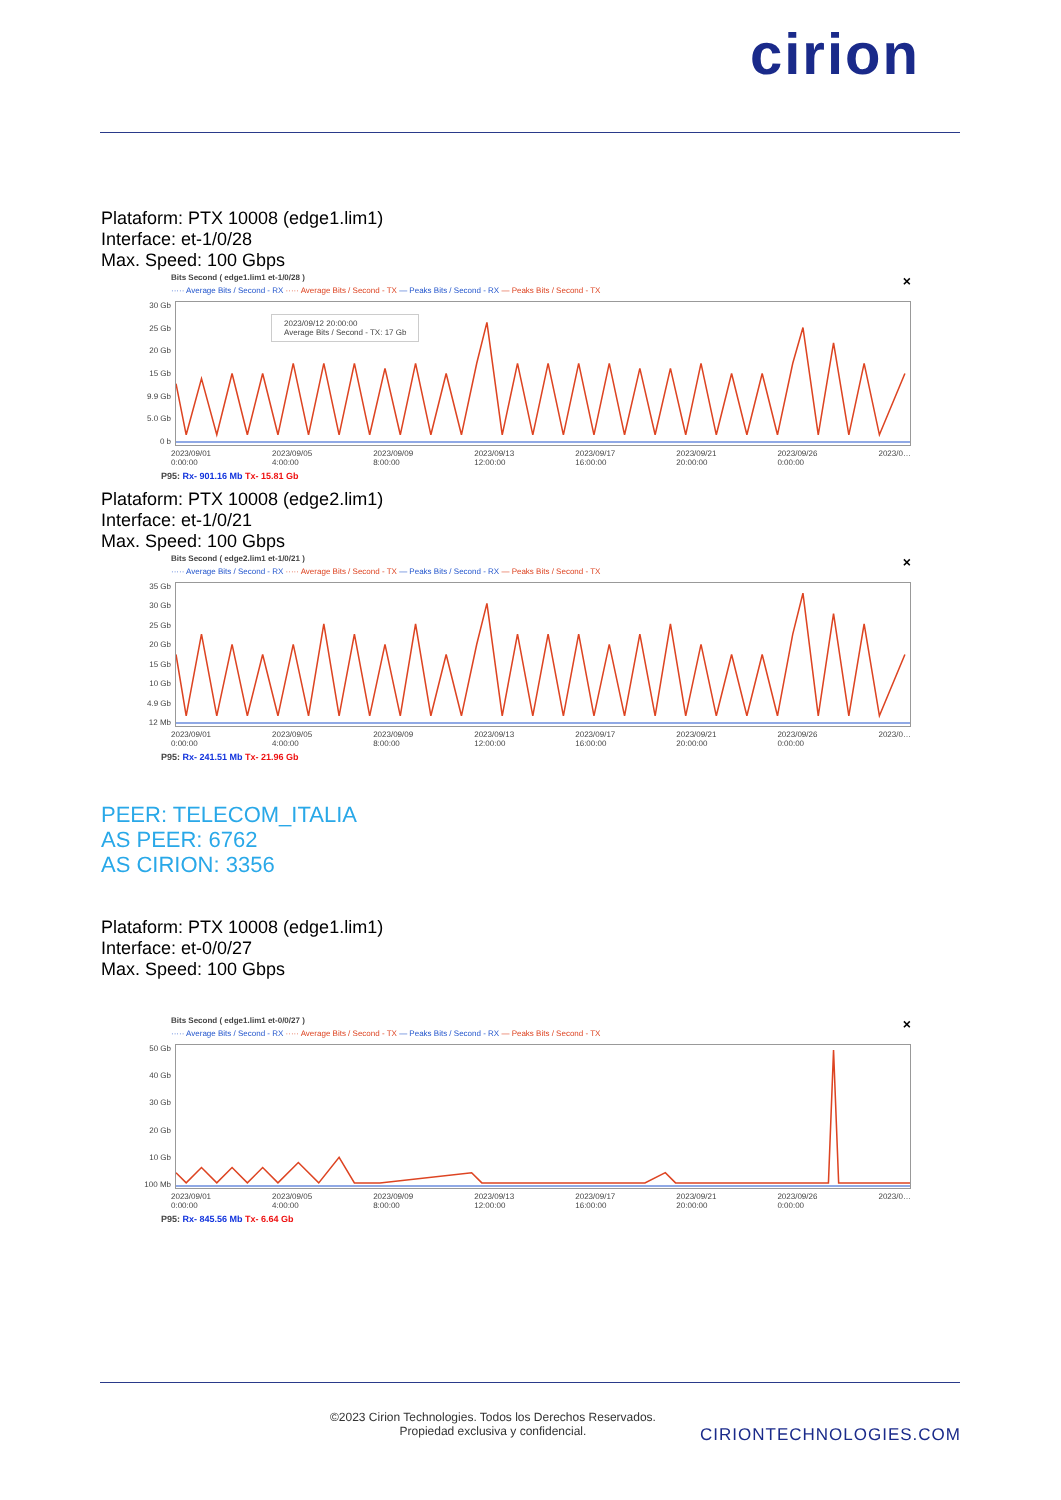cirion
Plataform: PTX 10008 (edge1.lim1)
Interface: et-1/0/28
Max. Speed: 100 Gbps
×
Bits Second ( edge1.lim1 et-1/0/28 )
····· Average Bits / Second - RX ····· Average Bits / Second - TX — Peaks Bits / Second - RX — Peaks Bits / Second - TX
30 Gb
25 Gb
20 Gb
15 Gb
9.9 Gb
5.0 Gb
0 b
2023/09/12 20:00:00
Average Bits / Second - TX: 17 Gb
2023/09/01
0:00:00 2023/09/05
4:00:00 2023/09/09
8:00:00 2023/09/13
12:00:00 2023/09/17
16:00:00 2023/09/21
20:00:00 2023/09/26
0:00:00 2023/0…
P95: Rx- 901.16 Mb Tx- 15.81 Gb
Plataform: PTX 10008 (edge2.lim1)
Interface: et-1/0/21
Max. Speed: 100 Gbps
×
Bits Second ( edge2.lim1 et-1/0/21 )
····· Average Bits / Second - RX ····· Average Bits / Second - TX — Peaks Bits / Second - RX — Peaks Bits / Second - TX
35 Gb
30 Gb
25 Gb
20 Gb
15 Gb
10 Gb
4.9 Gb
12 Mb
2023/09/01
0:00:00 2023/09/05
4:00:00 2023/09/09
8:00:00 2023/09/13
12:00:00 2023/09/17
16:00:00 2023/09/21
20:00:00 2023/09/26
0:00:00 2023/0…
P95: Rx- 241.51 Mb Tx- 21.96 Gb
PEER: TELECOM_ITALIA
AS PEER: 6762
AS CIRION: 3356
Plataform: PTX 10008 (edge1.lim1)
Interface: et-0/0/27
Max. Speed: 100 Gbps
×
Bits Second ( edge1.lim1 et-0/0/27 )
····· Average Bits / Second - RX ····· Average Bits / Second - TX — Peaks Bits / Second - RX — Peaks Bits / Second - TX
50 Gb
40 Gb
30 Gb
20 Gb
10 Gb
100 Mb
2023/09/01
0:00:00 2023/09/05
4:00:00 2023/09/09
8:00:00 2023/09/13
12:00:00 2023/09/17
16:00:00 2023/09/21
20:00:00 2023/09/26
0:00:00 2023/0…
P95: Rx- 845.56 Mb Tx- 6.64 Gb
©2023 Cirion Technologies. Todos los Derechos Reservados.
Propiedad exclusiva y confidencial.
CIRIONTECHNOLOGIES.COM